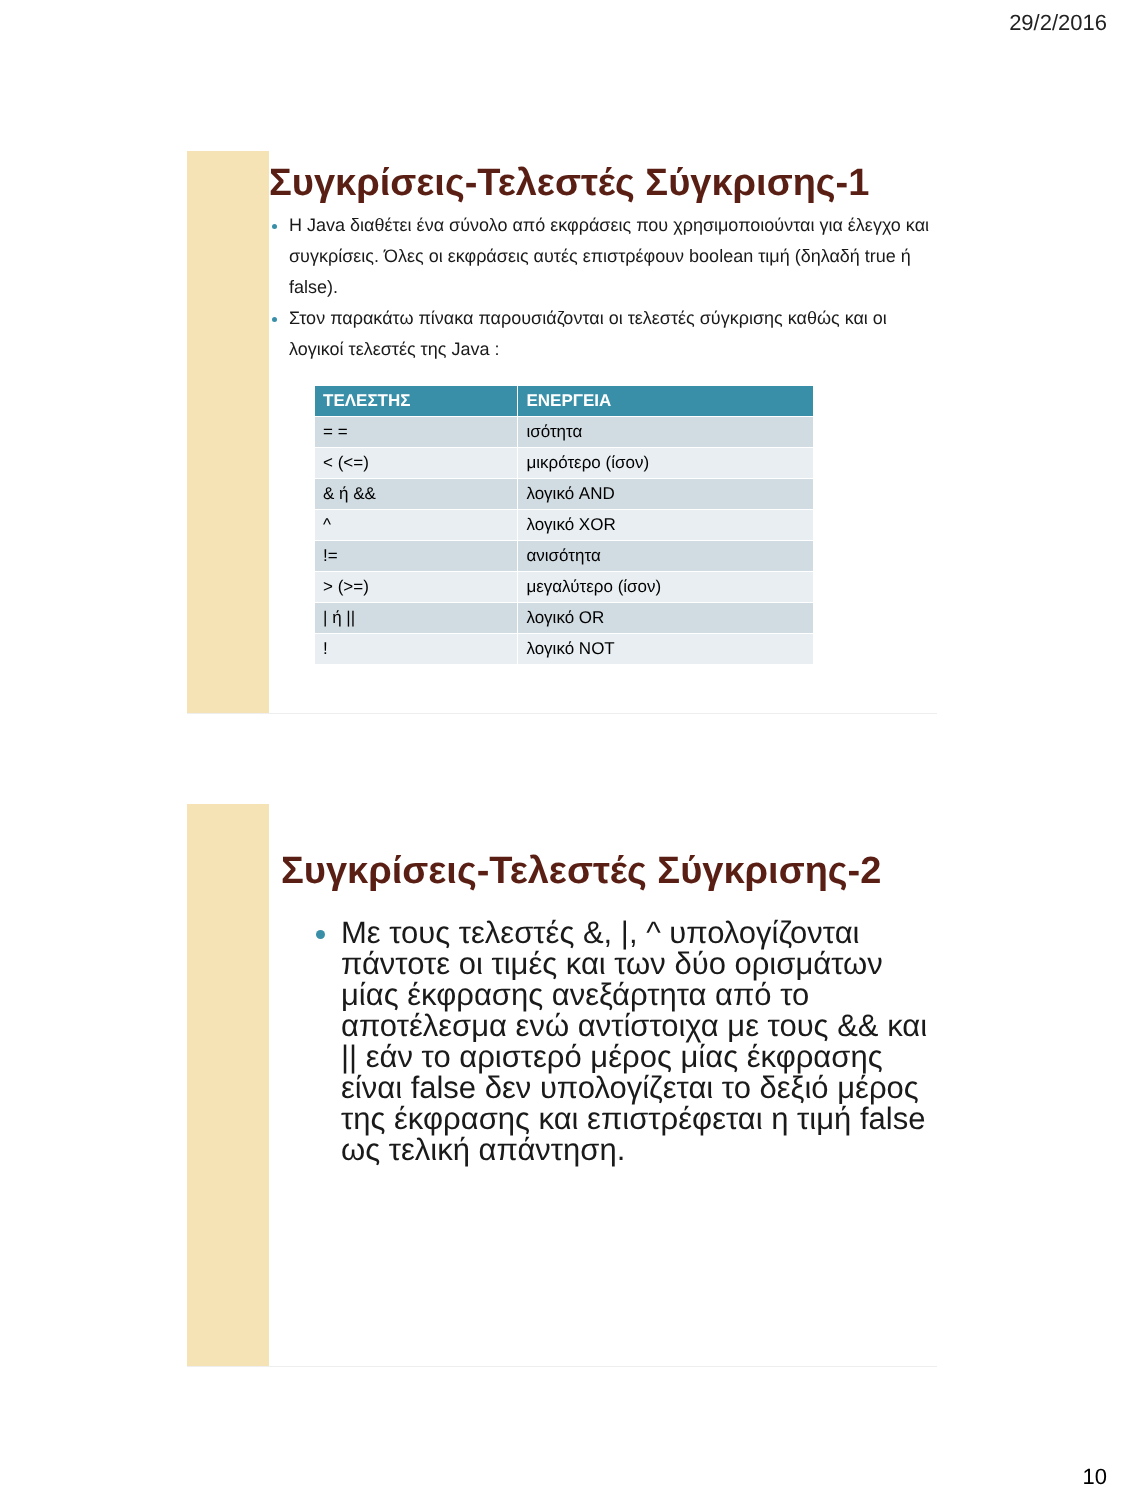29/2/2016
Συγκρίσεις-Τελεστές Σύγκρισης-1
Η Java διαθέτει ένα σύνολο από εκφράσεις που χρησιμοποιούνται για έλεγχο και συγκρίσεις. Όλες οι εκφράσεις αυτές επιστρέφουν boolean τιμή (δηλαδή true ή false).
Στον παρακάτω πίνακα παρουσιάζονται οι τελεστές σύγκρισης καθώς και οι λογικοί τελεστές της Java :
| ΤΕΛΕΣΤΗΣ | ΕΝΕΡΓΕΙΑ |
| --- | --- |
| = = | ισότητα |
| < (<=) | μικρότερο (ίσον) |
| & ή && | λογικό AND |
| ^ | λογικό XOR |
| != | ανισότητα |
| > (>=) | μεγαλύτερο (ίσον) |
| / ή // | λογικό OR |
| ! | λογικό NOT |
Συγκρίσεις-Τελεστές Σύγκρισης-2
Με τους τελεστές &, |, ^ υπολογίζονται πάντοτε οι τιμές και των δύο ορισμάτων μίας έκφρασης ανεξάρτητα από το αποτέλεσμα ενώ αντίστοιχα με τους && και || εάν το αριστερό μέρος μίας έκφρασης είναι false δεν υπολογίζεται το δεξιό μέρος της έκφρασης και επιστρέφεται η τιμή false ως τελική απάντηση.
10